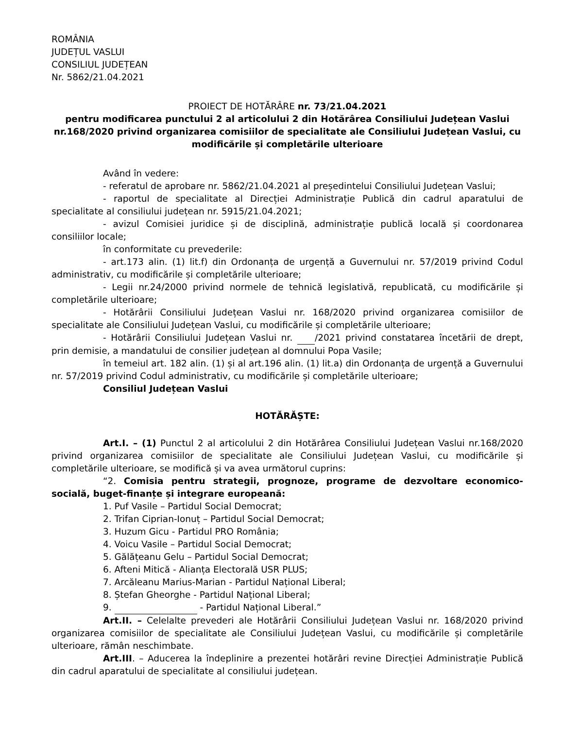ROMÂNIA
JUDEȚUL VASLUI
CONSILIUL JUDEȚEAN
Nr. 5862/21.04.2021
PROIECT DE HOTĂRÂRE nr. 73/21.04.2021
pentru modificarea punctului 2 al articolului 2 din Hotărârea Consiliului Județean Vaslui nr.168/2020 privind organizarea comisiilor de specialitate ale Consiliului Județean Vaslui, cu modificările și completările ulterioare
Având în vedere:
- referatul de aprobare nr. 5862/21.04.2021 al președintelui Consiliului Județean Vaslui;
- raportul de specialitate al Direcției Administrație Publică din cadrul aparatului de specialitate al consiliului județean nr. 5915/21.04.2021;
- avizul Comisiei juridice și de disciplină, administrație publică locală și coordonarea consiliilor locale;
în conformitate cu prevederile:
- art.173 alin. (1) lit.f) din Ordonanța de urgență a Guvernului nr. 57/2019 privind Codul administrativ, cu modificările și completările ulterioare;
- Legii nr.24/2000 privind normele de tehnică legislativă, republicată, cu modificările și completările ulterioare;
- Hotărârii Consiliului Județean Vaslui nr. 168/2020 privind organizarea comisiilor de specialitate ale Consiliului Județean Vaslui, cu modificările și completările ulterioare;
- Hotărârii Consiliului Județean Vaslui nr. /2021 privind constatarea încetării de drept, prin demisie, a mandatului de consilier județean al domnului Popa Vasile;
în temeiul art. 182 alin. (1) și al art.196 alin. (1) lit.a) din Ordonanța de urgență a Guvernului nr. 57/2019 privind Codul administrativ, cu modificările și completările ulterioare;
Consiliul Județean Vaslui
HOTĂRĂȘTE:
Art.I. – (1) Punctul 2 al articolului 2 din Hotărârea Consiliului Județean Vaslui nr.168/2020 privind organizarea comisiilor de specialitate ale Consiliului Județean Vaslui, cu modificările și completările ulterioare, se modifică și va avea următorul cuprins:
“2. Comisia pentru strategii, prognoze, programe de dezvoltare economico-socială, buget-finanțe și integrare europeană:
1. Puf Vasile – Partidul Social Democrat;
2. Trifan Ciprian-Ionuț – Partidul Social Democrat;
3. Huzum Gicu - Partidul PRO România;
4. Voicu Vasile – Partidul Social Democrat;
5. Gălățeanu Gelu – Partidul Social Democrat;
6. Afteni Mitică - Alianța Electorală USR PLUS;
7. Arcăleanu Marius-Marian - Partidul Național Liberal;
8. Ștefan Gheorghe - Partidul Național Liberal;
9. - Partidul Național Liberal.”
Art.II. – Celelalte prevederi ale Hotărârii Consiliului Județean Vaslui nr. 168/2020 privind organizarea comisiilor de specialitate ale Consiliului Județean Vaslui, cu modificările și completările ulterioare, rămân neschimbate.
Art.III. – Aducerea la îndeplinire a prezentei hotărâri revine Direcției Administrație Publică din cadrul aparatului de specialitate al consiliului județean.